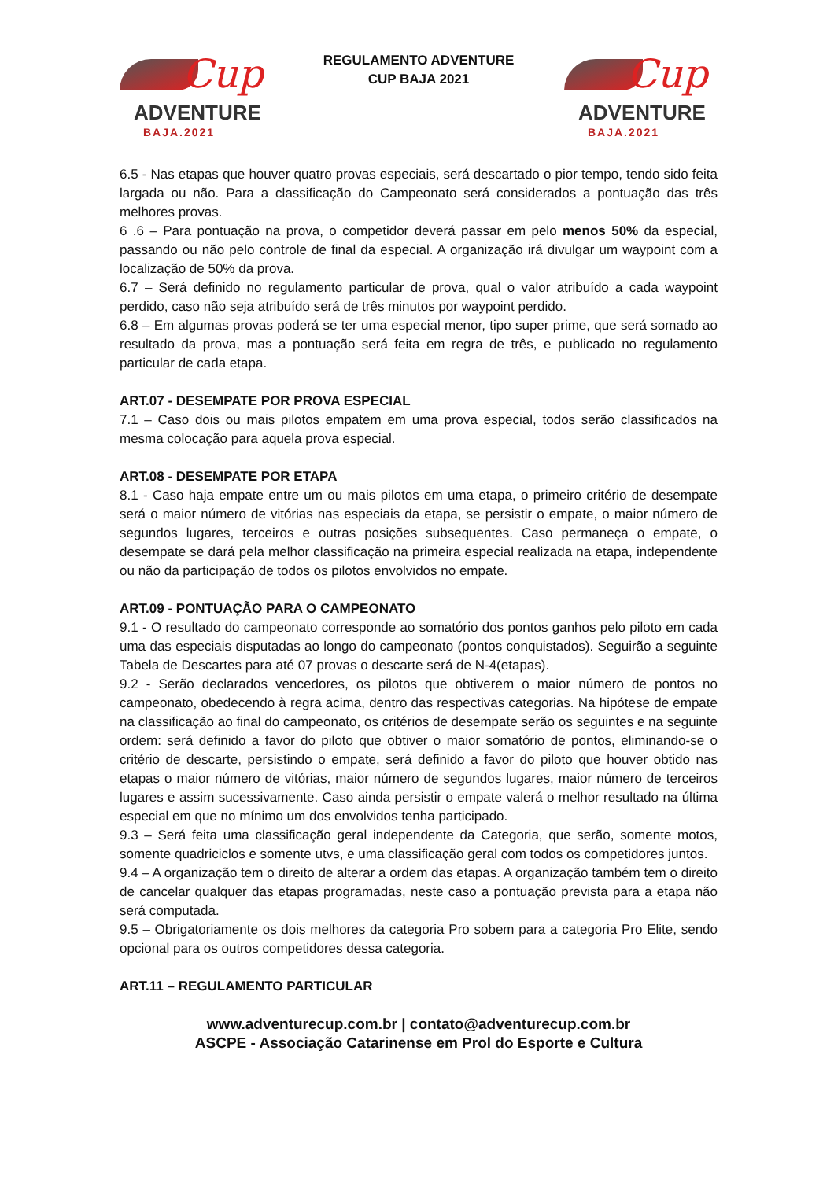Cup
ADVENTURE
BAJA.2021
REGULAMENTO ADVENTURE
CUP BAJA 2021
Cup
ADVENTURE
BAJA.2021
6.5 - Nas etapas que houver quatro provas especiais, será descartado o pior tempo, tendo sido feita largada ou não. Para a classificação do Campeonato será considerados a pontuação das três melhores provas.
6 .6 – Para pontuação na prova, o competidor deverá passar em pelo menos 50% da especial, passando ou não pelo controle de final da especial. A organização irá divulgar um waypoint com a localização de 50% da prova.
6.7 – Será definido no regulamento particular de prova, qual o valor atribuído a cada waypoint perdido, caso não seja atribuído será de três minutos por waypoint perdido.
6.8 – Em algumas provas poderá se ter uma especial menor, tipo super prime, que será somado ao resultado da prova, mas a pontuação será feita em regra de três, e publicado no regulamento particular de cada etapa.
ART.07 - DESEMPATE POR PROVA ESPECIAL
7.1 – Caso dois ou mais pilotos empatem em uma prova especial, todos serão classificados na mesma colocação para aquela prova especial.
ART.08 - DESEMPATE POR ETAPA
8.1 - Caso haja empate entre um ou mais pilotos em uma etapa, o primeiro critério de desempate será o maior número de vitórias nas especiais da etapa, se persistir o empate, o maior número de segundos lugares, terceiros e outras posições subsequentes. Caso permaneça o empate, o desempate se dará pela melhor classificação na primeira especial realizada na etapa, independente ou não da participação de todos os pilotos envolvidos no empate.
ART.09 - PONTUAÇÃO PARA O CAMPEONATO
9.1 - O resultado do campeonato corresponde ao somatório dos pontos ganhos pelo piloto em cada uma das especiais disputadas ao longo do campeonato (pontos conquistados). Seguirão a seguinte Tabela de Descartes para até 07 provas o descarte será de N-4(etapas).
9.2 - Serão declarados vencedores, os pilotos que obtiverem o maior número de pontos no campeonato, obedecendo à regra acima, dentro das respectivas categorias. Na hipótese de empate na classificação ao final do campeonato, os critérios de desempate serão os seguintes e na seguinte ordem: será definido a favor do piloto que obtiver o maior somatório de pontos, eliminando-se o critério de descarte, persistindo o empate, será definido a favor do piloto que houver obtido nas etapas o maior número de vitórias, maior número de segundos lugares, maior número de terceiros lugares e assim sucessivamente. Caso ainda persistir o empate valerá o melhor resultado na última especial em que no mínimo um dos envolvidos tenha participado.
9.3 – Será feita uma classificação geral independente da Categoria, que serão, somente motos, somente quadriciclos e somente utvs, e uma classificação geral com todos os competidores juntos.
9.4 – A organização tem o direito de alterar a ordem das etapas. A organização também tem o direito de cancelar qualquer das etapas programadas, neste caso a pontuação prevista para a etapa não será computada.
9.5 – Obrigatoriamente os dois melhores da categoria Pro sobem para a categoria Pro Elite, sendo opcional para os outros competidores dessa categoria.
ART.11 – REGULAMENTO PARTICULAR
www.adventurecup.com.br | contato@adventurecup.com.br
ASCPE - Associação Catarinense em Prol do Esporte e Cultura